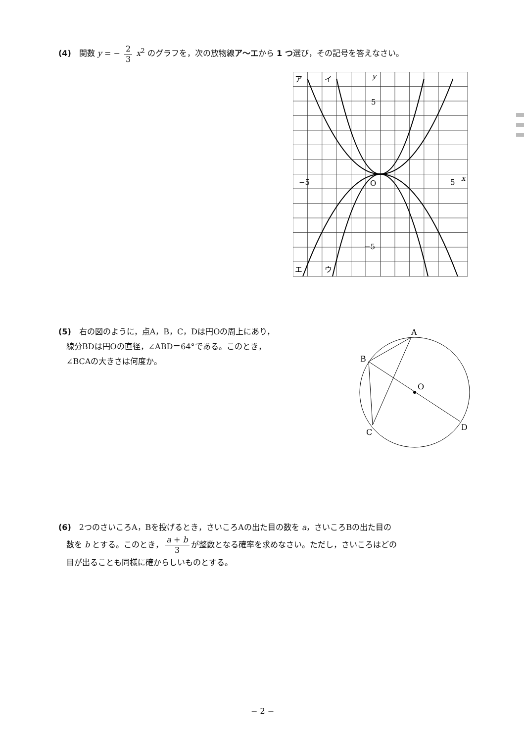(4)　関数 y = − 2 3 x<sup>2</sup> のグラフを，次の放物線ア〜エから 1 つ選び，その記号を答えなさい。
ア
イ
エ
ウ
y
5
−5
−5
O
5
x
(5)　右の図のように，点A，B，C，Dは円Oの周上にあり，
　線分BDは円Oの直径，∠ABD＝64°である。このとき，
　∠BCAの大きさは何度か。
A
B
O
C
D
(6)　2つのさいころA，Bを投げるとき，さいころAの出た目の数を a，さいころBの出た目の
　数を b とする。このとき， a + b 3 が整数となる確率を求めなさい。ただし，さいころはどの
　目が出ることも同様に確からしいものとする。
− 2 −